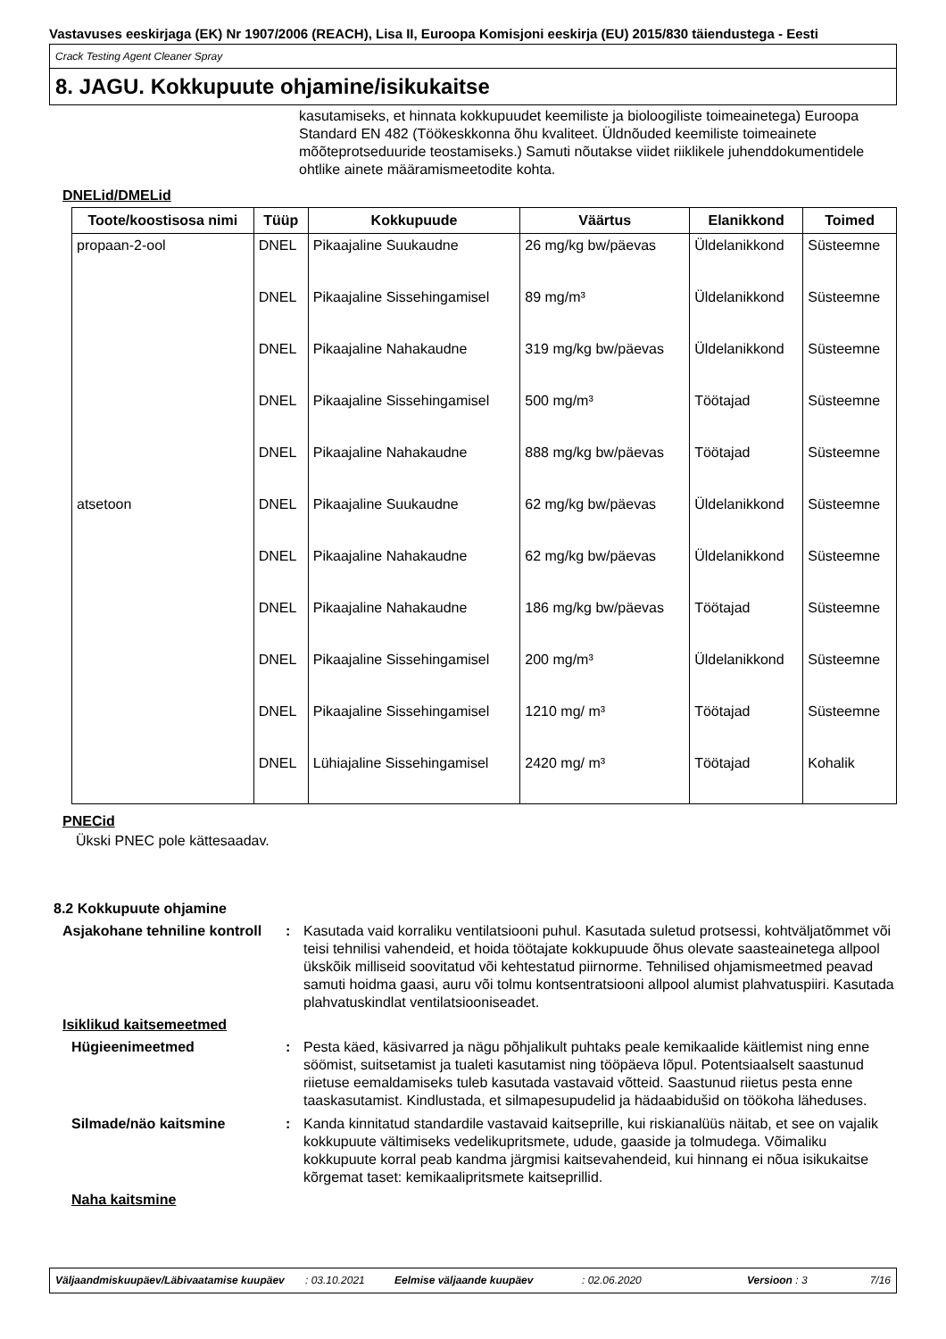Vastavuses eeskirjaga (EK) Nr 1907/2006 (REACH), Lisa II, Euroopa Komisjoni eeskirja (EU) 2015/830 täiendustega - Eesti
Crack Testing Agent Cleaner Spray
8. JAGU. Kokkupuute ohjamine/isikukaitse
kasutamiseks, et hinnata kokkupuudet keemiliste ja bioloogiliste toimeainetega) Euroopa Standard EN 482 (Töökeskkonna õhu kvaliteet. Üldnõuded keemiliste toimeainete mõõteprotseduuride teostamiseks.) Samuti nõutakse viidet riiklikele juhenddokumentidele ohtlike ainete määramismeetodite kohta.
DNELid/DMELid
| Toote/koostisosa nimi | Tüüp | Kokkupuude | Väärtus | Elanikkond | Toimed |
| --- | --- | --- | --- | --- | --- |
| propaan-2-ool | DNEL | Pikaajaline Suukaudne | 26 mg/kg bw/päevas | Üldelanikkond | Süsteemne |
| | DNEL | Pikaajaline Sissehingamisel | 89 mg/m³ | Üldelanikkond | Süsteemne |
| | DNEL | Pikaajaline Nahakaudne | 319 mg/kg bw/päevas | Üldelanikkond | Süsteemne |
| | DNEL | Pikaajaline Sissehingamisel | 500 mg/m³ | Töötajad | Süsteemne |
| | DNEL | Pikaajaline Nahakaudne | 888 mg/kg bw/päevas | Töötajad | Süsteemne |
| atsetoon | DNEL | Pikaajaline Suukaudne | 62 mg/kg bw/päevas | Üldelanikkond | Süsteemne |
| | DNEL | Pikaajaline Nahakaudne | 62 mg/kg bw/päevas | Üldelanikkond | Süsteemne |
| | DNEL | Pikaajaline Nahakaudne | 186 mg/kg bw/päevas | Töötajad | Süsteemne |
| | DNEL | Pikaajaline Sissehingamisel | 200 mg/m³ | Üldelanikkond | Süsteemne |
| | DNEL | Pikaajaline Sissehingamisel | 1210 mg/ m³ | Töötajad | Süsteemne |
| | DNEL | Lühiajaline Sissehingamisel | 2420 mg/ m³ | Töötajad | Kohalik |
PNECid
Ükski PNEC pole kättesaadav.
8.2 Kokkupuute ohjamine
Asjakohane tehniline kontroll
: Kasutada vaid korraliku ventilatsiooni puhul. Kasutada suletud protsessi, kohtväljatõmmet või teisi tehnilisi vahendeid, et hoida töötajate kokkupuude õhus olevate saasteainetega allpool ükskõik milliseid soovitatud või kehtestatud piirnorme. Tehnilised ohjamismeetmed peavad samuti hoidma gaasi, auru või tolmu kontsentratsiooni allpool alumist plahvatuspiiri. Kasutada plahvatuskindlat ventilatsiooniseadet.
Isiklikud kaitsemeetmed
Hügieenimeetmed : Pesta käed, käsivarred ja nägu põhjalikult puhtaks peale kemikaalide käitlemist ning enne söömist, suitsetamist ja tualeti kasutamist ning tööpäeva lõpul. Potentsiaalselt saastunud riietuse eemaldamiseks tuleb kasutada vastavaid võtteid. Saastunud riietus pesta enne taaskasutamist. Kindlustada, et silmapesupudelid ja hädaabidušid on töökoha läheduses.
Silmade/näo kaitsmine : Kanda kinnitatud standardile vastavaid kaitseprille, kui riskianalüüs näitab, et see on vajalik kokkupuute vältimiseks vedelikupritsmete, udude, gaaside ja tolmudega. Võimaliku kokkupuute korral peab kandma järgmisi kaitsevahendeid, kui hinnang ei nõua isikukaitse kõrgemat taset: kemikaalipritsmete kaitseprillid.
Naha kaitsmine
Väljaandmiskuupäev/Läbivaatamise kuupäev
: 03.10.2021 Eelmise väljaande kuupäev : 02.06.2020 Versioon : 3 7/16